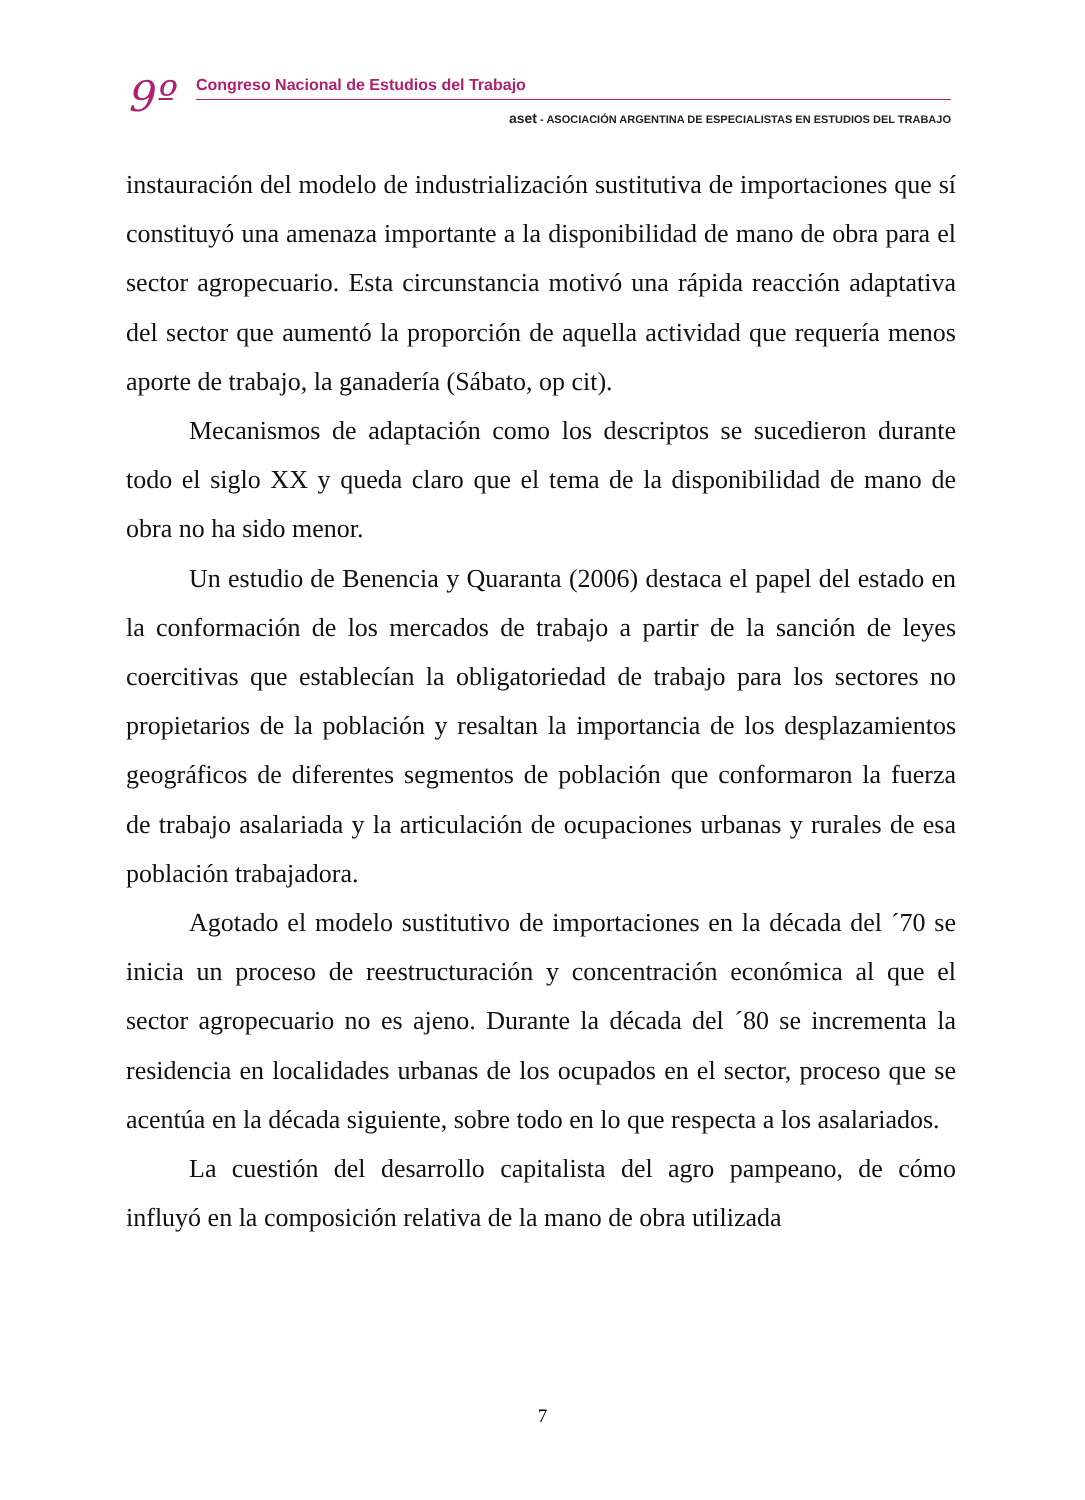9º
Congreso Nacional de Estudios del Trabajo
aset - ASOCIACIÓN ARGENTINA DE ESPECIALISTAS EN ESTUDIOS DEL TRABAJO
instauración del modelo de industrialización sustitutiva de importaciones que sí constituyó una amenaza importante a la disponibilidad de mano de obra para el sector agropecuario. Esta circunstancia motivó una rápida reacción adaptativa del sector que aumentó la proporción de aquella actividad que requería menos aporte de trabajo, la ganadería (Sábato, op cit).
Mecanismos de adaptación como los descriptos se sucedieron durante todo el siglo XX y queda claro que el tema de la disponibilidad de mano de obra no ha sido menor.
Un estudio de Benencia y Quaranta (2006) destaca el papel del estado en la conformación de los mercados de trabajo a partir de la sanción de leyes coercitivas que establecían la obligatoriedad de trabajo para los sectores no propietarios de la población y resaltan la importancia de los desplazamientos geográficos de diferentes segmentos de población que conformaron la fuerza de trabajo asalariada y la articulación de ocupaciones urbanas y rurales de esa población trabajadora.
Agotado el modelo sustitutivo de importaciones en la década del ´70 se inicia un proceso de reestructuración y concentración económica al que el sector agropecuario no es ajeno. Durante la década del ´80 se incrementa la residencia en localidades urbanas de los ocupados en el sector, proceso que se acentúa en la década siguiente, sobre todo en lo que respecta a los asalariados.
La cuestión del desarrollo capitalista del agro pampeano, de cómo influyó en la composición relativa de la mano de obra utilizada
7